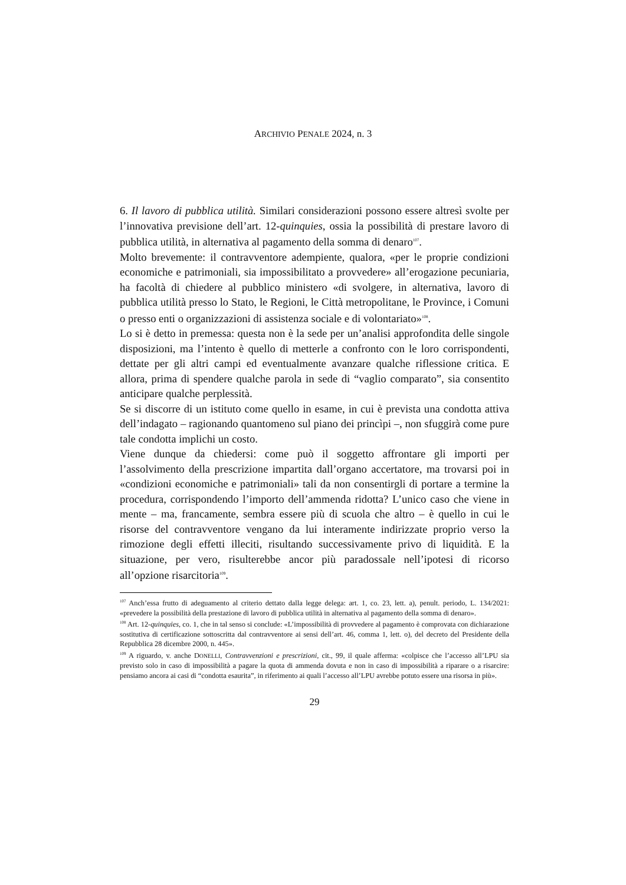ARCHIVIO PENALE 2024, n. 3
6. Il lavoro di pubblica utilità. Similari considerazioni possono essere altresì svolte per l’innovativa previsione dell’art. 12-quinquies, ossia la possibilità di prestare lavoro di pubblica utilità, in alternativa al pagamento della somma di denaro<sup>107</sup>.
Molto brevemente: il contravventore adempiente, qualora, «per le proprie condizioni economiche e patrimoniali, sia impossibilitato a provvedere» all’erogazione pecuniaria, ha facoltà di chiedere al pubblico ministero «di svolgere, in alternativa, lavoro di pubblica utilità presso lo Stato, le Regioni, le Città metropolitane, le Province, i Comuni o presso enti o organizzazioni di assistenza sociale e di volontariato»<sup>108</sup>.
Lo si è detto in premessa: questa non è la sede per un’analisi approfondita delle singole disposizioni, ma l’intento è quello di metterle a confronto con le loro corrispondenti, dettate per gli altri campi ed eventualmente avanzare qualche riflessione critica. E allora, prima di spendere qualche parola in sede di “vaglio comparato”, sia consentito anticipare qualche perplessità.
Se si discorre di un istituto come quello in esame, in cui è prevista una condotta attiva dell’indagato – ragionando quantomeno sul piano dei princìpi –, non sfuggirà come pure tale condotta implichi un costo.
Viene dunque da chiedersi: come può il soggetto affrontare gli importi per l’assolvimento della prescrizione impartita dall’organo accertatore, ma trovarsi poi in «condizioni economiche e patrimoniali» tali da non consentirgli di portare a termine la procedura, corrispondendo l’importo dell’ammenda ridotta? L’unico caso che viene in mente – ma, francamente, sembra essere più di scuola che altro – è quello in cui le risorse del contravventore vengano da lui interamente indirizzate proprio verso la rimozione degli effetti illeciti, risultando successivamente privo di liquidità. E la situazione, per vero, risulterebbe ancor più paradossale nell’ipotesi di ricorso all’opzione risarcitoria<sup>109</sup>.
<sup>107</sup> Anch’essa frutto di adeguamento al criterio dettato dalla legge delega: art. 1, co. 23, lett. a), penult. periodo, L. 134/2021: «prevedere la possibilità della prestazione di lavoro di pubblica utilità in alternativa al pagamento della somma di denaro».
<sup>108</sup> Art. 12-quinquies, co. 1, che in tal senso si conclude: «L’impossibilità di provvedere al pagamento è comprovata con dichiarazione sostitutiva di certificazione sottoscritta dal contravventore ai sensi dell’art. 46, comma 1, lett. o), del decreto del Presidente della Repubblica 28 dicembre 2000, n. 445».
<sup>109</sup> A riguardo, v. anche DONELLI, Contravvenzioni e prescrizioni, cit., 99, il quale afferma: «colpisce che l’accesso all’LPU sia previsto solo in caso di impossibilità a pagare la quota di ammenda dovuta e non in caso di impossibilità a riparare o a risarcire: pensiamo ancora ai casi di “condotta esaurita”, in riferimento ai quali l’accesso all’LPU avrebbe potuto essere una risorsa in più».
29